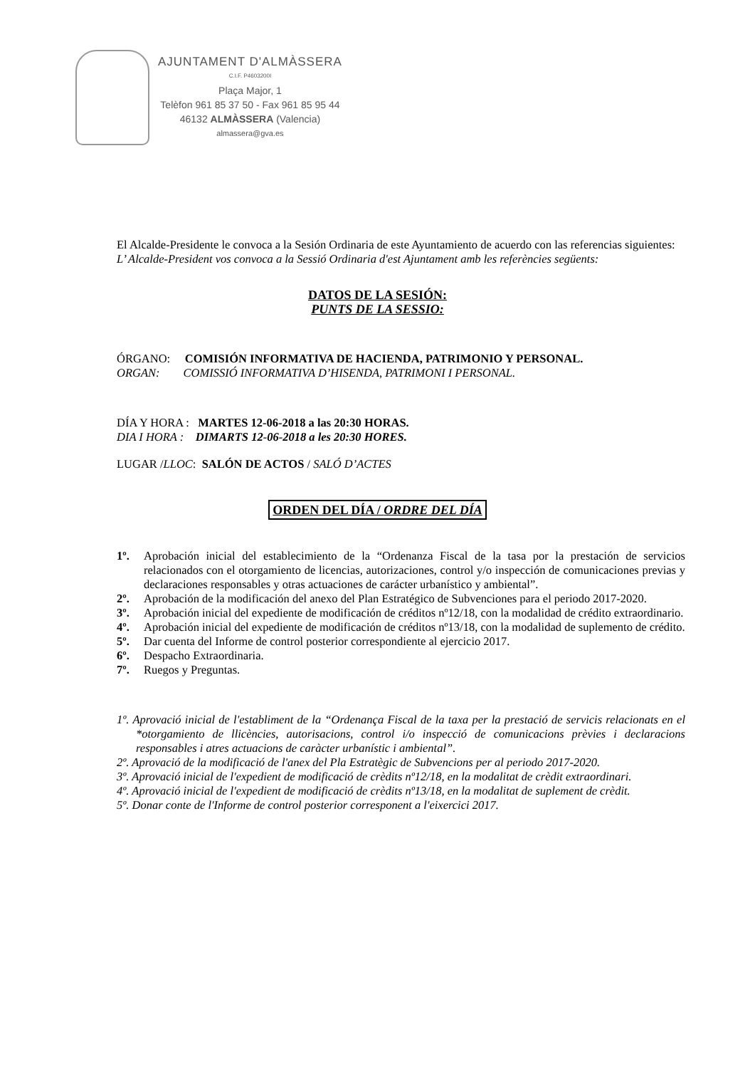AJUNTAMENT D'ALMÀSSERA
C.I.F. P4603200I
Plaça Major, 1
Telèfon 961 85 37 50 - Fax 961 85 95 44
46132 ALMÀSSERA (Valencia)
almassera@gva.es
El Alcalde-Presidente le convoca a la Sesión Ordinaria de este Ayuntamiento de acuerdo con las referencias siguientes:
L’ Alcalde-President vos convoca a la Sessió Ordinaria d'est Ajuntament amb les referències següents:
DATOS DE LA SESIÓN:
PUNTS DE LA SESSIO:
ÓRGANO: COMISIÓN INFORMATIVA DE HACIENDA, PATRIMONIO Y PERSONAL.
ORGAN: COMISSIÓ INFORMATIVA D’HISENDA, PATRIMONI I PERSONAL.
DÍA Y HORA : MARTES 12-06-2018 a las 20:30 HORAS.
DIA I HORA : DIMARTS 12-06-2018 a les 20:30 HORES.
LUGAR /LLOC: SALÓN DE ACTOS / SALÓ D’ACTES
ORDEN DEL DÍA / ORDRE DEL DÍA
1º. Aprobación inicial del establecimiento de la “Ordenanza Fiscal de la tasa por la prestación de servicios relacionados con el otorgamiento de licencias, autorizaciones, control y/o inspección de comunicaciones previas y declaraciones responsables y otras actuaciones de carácter urbanístico y ambiental”.
2º. Aprobación de la modificación del anexo del Plan Estratégico de Subvenciones para el periodo 2017-2020.
3º. Aprobación inicial del expediente de modificación de créditos nº12/18, con la modalidad de crédito extraordinario.
4º. Aprobación inicial del expediente de modificación de créditos nº13/18, con la modalidad de suplemento de crédito.
5º. Dar cuenta del Informe de control posterior correspondiente al ejercicio 2017.
6º. Despacho Extraordinaria.
7º. Ruegos y Preguntas.
1º. Aprovació inicial de l'establiment de la “Ordenança Fiscal de la taxa per la prestació de servicis relacionats en el *otorgamiento de llicències, autorisacions, control i/o inspecció de comunicacions prèvies i declaracions responsables i atres actuacions de caràcter urbanístic i ambiental”.
2º. Aprovació de la modificació de l'anex del Pla Estratègic de Subvencions per al periodo 2017-2020.
3º. Aprovació inicial de l'expedient de modificació de crèdits nº12/18, en la modalitat de crèdit extraordinari.
4º. Aprovació inicial de l'expedient de modificació de crèdits nº13/18, en la modalitat de suplement de crèdit.
5º. Donar conte de l'Informe de control posterior corresponent a l'eixercici 2017.